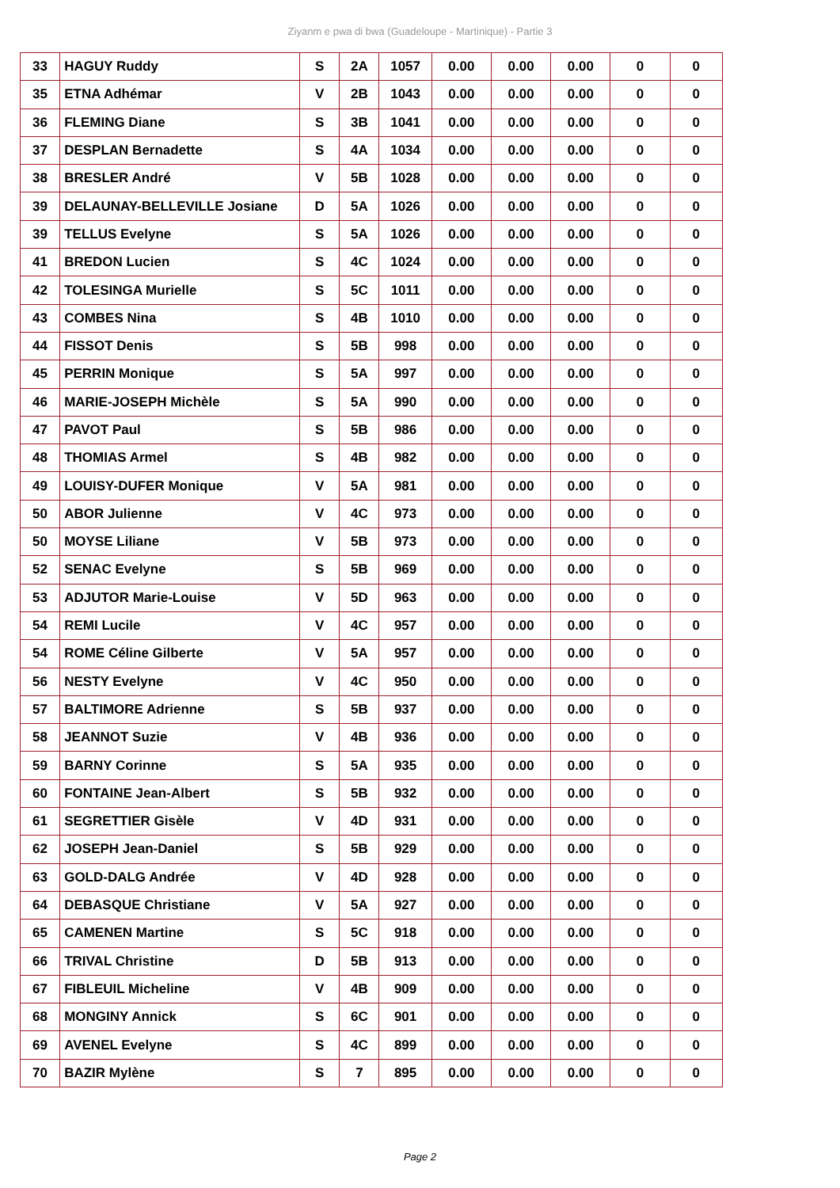Ziyanm e pwa di bwa (Guadeloupe - Martinique) - Partie 3
| 33 | HAGUY Ruddy | S | 2A | 1057 | 0.00 | 0.00 | 0.00 | 0 | 0 |
| 35 | ETNA Adhémar | V | 2B | 1043 | 0.00 | 0.00 | 0.00 | 0 | 0 |
| 36 | FLEMING Diane | S | 3B | 1041 | 0.00 | 0.00 | 0.00 | 0 | 0 |
| 37 | DESPLAN Bernadette | S | 4A | 1034 | 0.00 | 0.00 | 0.00 | 0 | 0 |
| 38 | BRESLER André | V | 5B | 1028 | 0.00 | 0.00 | 0.00 | 0 | 0 |
| 39 | DELAUNAY-BELLEVILLE Josiane | D | 5A | 1026 | 0.00 | 0.00 | 0.00 | 0 | 0 |
| 39 | TELLUS Evelyne | S | 5A | 1026 | 0.00 | 0.00 | 0.00 | 0 | 0 |
| 41 | BREDON Lucien | S | 4C | 1024 | 0.00 | 0.00 | 0.00 | 0 | 0 |
| 42 | TOLESINGA Murielle | S | 5C | 1011 | 0.00 | 0.00 | 0.00 | 0 | 0 |
| 43 | COMBES Nina | S | 4B | 1010 | 0.00 | 0.00 | 0.00 | 0 | 0 |
| 44 | FISSOT Denis | S | 5B | 998 | 0.00 | 0.00 | 0.00 | 0 | 0 |
| 45 | PERRIN Monique | S | 5A | 997 | 0.00 | 0.00 | 0.00 | 0 | 0 |
| 46 | MARIE-JOSEPH Michèle | S | 5A | 990 | 0.00 | 0.00 | 0.00 | 0 | 0 |
| 47 | PAVOT Paul | S | 5B | 986 | 0.00 | 0.00 | 0.00 | 0 | 0 |
| 48 | THOMIAS Armel | S | 4B | 982 | 0.00 | 0.00 | 0.00 | 0 | 0 |
| 49 | LOUISY-DUFER Monique | V | 5A | 981 | 0.00 | 0.00 | 0.00 | 0 | 0 |
| 50 | ABOR Julienne | V | 4C | 973 | 0.00 | 0.00 | 0.00 | 0 | 0 |
| 50 | MOYSE Liliane | V | 5B | 973 | 0.00 | 0.00 | 0.00 | 0 | 0 |
| 52 | SENAC Evelyne | S | 5B | 969 | 0.00 | 0.00 | 0.00 | 0 | 0 |
| 53 | ADJUTOR Marie-Louise | V | 5D | 963 | 0.00 | 0.00 | 0.00 | 0 | 0 |
| 54 | REMI Lucile | V | 4C | 957 | 0.00 | 0.00 | 0.00 | 0 | 0 |
| 54 | ROME Céline Gilberte | V | 5A | 957 | 0.00 | 0.00 | 0.00 | 0 | 0 |
| 56 | NESTY Evelyne | V | 4C | 950 | 0.00 | 0.00 | 0.00 | 0 | 0 |
| 57 | BALTIMORE Adrienne | S | 5B | 937 | 0.00 | 0.00 | 0.00 | 0 | 0 |
| 58 | JEANNOT Suzie | V | 4B | 936 | 0.00 | 0.00 | 0.00 | 0 | 0 |
| 59 | BARNY Corinne | S | 5A | 935 | 0.00 | 0.00 | 0.00 | 0 | 0 |
| 60 | FONTAINE Jean-Albert | S | 5B | 932 | 0.00 | 0.00 | 0.00 | 0 | 0 |
| 61 | SEGRETTIER Gisèle | V | 4D | 931 | 0.00 | 0.00 | 0.00 | 0 | 0 |
| 62 | JOSEPH Jean-Daniel | S | 5B | 929 | 0.00 | 0.00 | 0.00 | 0 | 0 |
| 63 | GOLD-DALG Andrée | V | 4D | 928 | 0.00 | 0.00 | 0.00 | 0 | 0 |
| 64 | DEBASQUE Christiane | V | 5A | 927 | 0.00 | 0.00 | 0.00 | 0 | 0 |
| 65 | CAMENEN Martine | S | 5C | 918 | 0.00 | 0.00 | 0.00 | 0 | 0 |
| 66 | TRIVAL Christine | D | 5B | 913 | 0.00 | 0.00 | 0.00 | 0 | 0 |
| 67 | FIBLEUIL Micheline | V | 4B | 909 | 0.00 | 0.00 | 0.00 | 0 | 0 |
| 68 | MONGINY Annick | S | 6C | 901 | 0.00 | 0.00 | 0.00 | 0 | 0 |
| 69 | AVENEL Evelyne | S | 4C | 899 | 0.00 | 0.00 | 0.00 | 0 | 0 |
| 70 | BAZIR Mylène | S | 7 | 895 | 0.00 | 0.00 | 0.00 | 0 | 0 |
Page 2